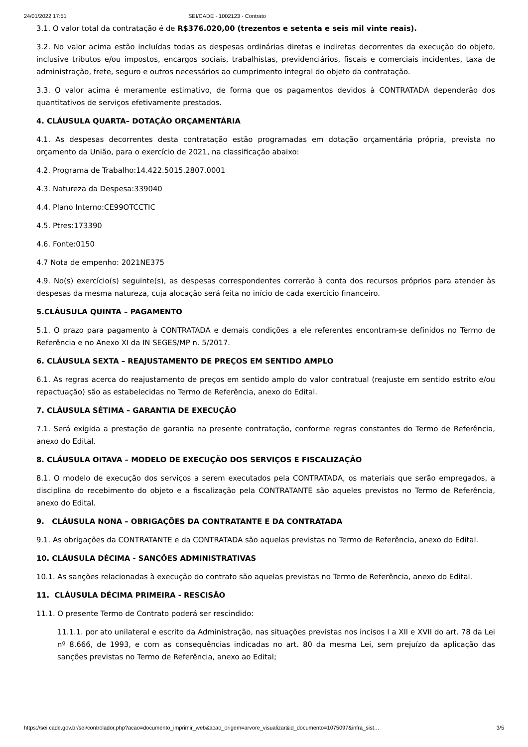24/01/2022 17:51 SEI/CADE - 1002123 - Contrato
3.1. O valor total da contratação é de R$376.020,00 (trezentos e setenta e seis mil vinte reais).
3.2. No valor acima estão incluídas todas as despesas ordinárias diretas e indiretas decorrentes da execução do objeto, inclusive tributos e/ou impostos, encargos sociais, trabalhistas, previdenciários, fiscais e comerciais incidentes, taxa de administração, frete, seguro e outros necessários ao cumprimento integral do objeto da contratação.
3.3. O valor acima é meramente estimativo, de forma que os pagamentos devidos à CONTRATADA dependerão dos quantitativos de serviços efetivamente prestados.
4. CLÁUSULA QUARTA– DOTAÇÃO ORÇAMENTÁRIA
4.1. As despesas decorrentes desta contratação estão programadas em dotação orçamentária própria, prevista no orçamento da União, para o exercício de 2021, na classificação abaixo:
4.2. Programa de Trabalho:14.422.5015.2807.0001
4.3. Natureza da Despesa:339040
4.4. Plano Interno:CE99OTCCTIC
4.5. Ptres:173390
4.6. Fonte:0150
4.7 Nota de empenho: 2021NE375
4.9. No(s) exercício(s) seguinte(s), as despesas correspondentes correrão à conta dos recursos próprios para atender às despesas da mesma natureza, cuja alocação será feita no início de cada exercício financeiro.
5.CLÁUSULA QUINTA – PAGAMENTO
5.1. O prazo para pagamento à CONTRATADA e demais condições a ele referentes encontram-se definidos no Termo de Referência e no Anexo XI da IN SEGES/MP n. 5/2017.
6. CLÁUSULA SEXTA – REAJUSTAMENTO DE PREÇOS EM SENTIDO AMPLO
6.1. As regras acerca do reajustamento de preços em sentido amplo do valor contratual (reajuste em sentido estrito e/ou repactuação) são as estabelecidas no Termo de Referência, anexo do Edital.
7. CLÁUSULA SÉTIMA – GARANTIA DE EXECUÇÃO
7.1. Será exigida a prestação de garantia na presente contratação, conforme regras constantes do Termo de Referência, anexo do Edital.
8. CLÁUSULA OITAVA – MODELO DE EXECUÇÃO DOS SERVIÇOS E FISCALIZAÇÃO
8.1. O modelo de execução dos serviços a serem executados pela CONTRATADA, os materiais que serão empregados, a disciplina do recebimento do objeto e a fiscalização pela CONTRATANTE são aqueles previstos no Termo de Referência, anexo do Edital.
9. CLÁUSULA NONA – OBRIGAÇÕES DA CONTRATANTE E DA CONTRATADA
9.1. As obrigações da CONTRATANTE e da CONTRATADA são aquelas previstas no Termo de Referência, anexo do Edital.
10. CLÁUSULA DÉCIMA - SANÇÕES ADMINISTRATIVAS
10.1. As sanções relacionadas à execução do contrato são aquelas previstas no Termo de Referência, anexo do Edital.
11. CLÁUSULA DÉCIMA PRIMEIRA - RESCISÃO
11.1. O presente Termo de Contrato poderá ser rescindido:
11.1.1. por ato unilateral e escrito da Administração, nas situações previstas nos incisos I a XII e XVII do art. 78 da Lei nº 8.666, de 1993, e com as consequências indicadas no art. 80 da mesma Lei, sem prejuízo da aplicação das sanções previstas no Termo de Referência, anexo ao Edital;
https://sei.cade.gov.br/sei/controlador.php?acao=documento_imprimir_web&acao_origem=arvore_visualizar&id_documento=1075097&infra_sist… 3/5